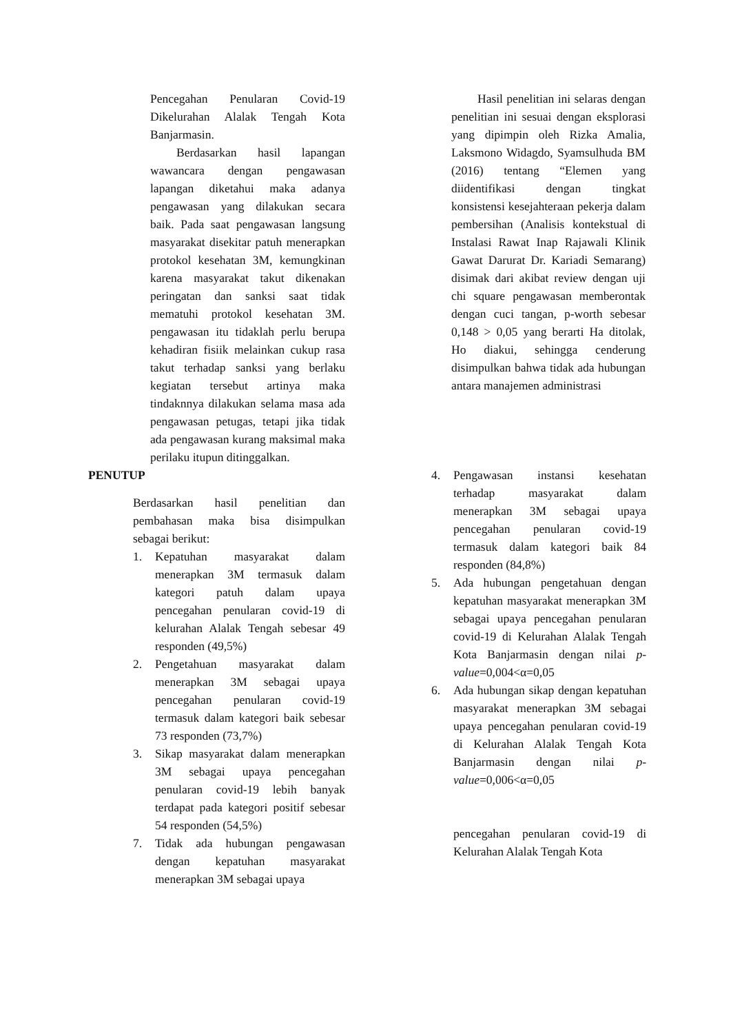Pencegahan Penularan Covid-19 Dikelurahan Alalak Tengah Kota Banjarmasin.
Berdasarkan hasil lapangan wawancara dengan pengawasan lapangan diketahui maka adanya pengawasan yang dilakukan secara baik. Pada saat pengawasan langsung masyarakat disekitar patuh menerapkan protokol kesehatan 3M, kemungkinan karena masyarakat takut dikenakan peringatan dan sanksi saat tidak mematuhi protokol kesehatan 3M. pengawasan itu tidaklah perlu berupa kehadiran fisiik melainkan cukup rasa takut terhadap sanksi yang berlaku kegiatan tersebut artinya maka tindaknnya dilakukan selama masa ada pengawasan petugas, tetapi jika tidak ada pengawasan kurang maksimal maka perilaku itupun ditinggalkan.
Hasil penelitian ini selaras dengan penelitian ini sesuai dengan eksplorasi yang dipimpin oleh Rizka Amalia, Laksmono Widagdo, Syamsulhuda BM (2016) tentang “Elemen yang diidentifikasi dengan tingkat konsistensi kesejahteraan pekerja dalam pembersihan (Analisis kontekstual di Instalasi Rawat Inap Rajawali Klinik Gawat Darurat Dr. Kariadi Semarang) disimak dari akibat review dengan uji chi square pengawasan memberontak dengan cuci tangan, p-worth sebesar 0,148 > 0,05 yang berarti Ha ditolak, Ho diakui, sehingga cenderung disimpulkan bahwa tidak ada hubungan antara manajemen administrasi
PENUTUP
Berdasarkan hasil penelitian dan pembahasan maka bisa disimpulkan sebagai berikut:
1. Kepatuhan masyarakat dalam menerapkan 3M termasuk dalam kategori patuh dalam upaya pencegahan penularan covid-19 di kelurahan Alalak Tengah sebesar 49 responden (49,5%)
2. Pengetahuan masyarakat dalam menerapkan 3M sebagai upaya pencegahan penularan covid-19 termasuk dalam kategori baik sebesar 73 responden (73,7%)
3. Sikap masyarakat dalam menerapkan 3M sebagai upaya pencegahan penularan covid-19 lebih banyak terdapat pada kategori positif sebesar 54 responden (54,5%)
7. Tidak ada hubungan pengawasan dengan kepatuhan masyarakat menerapkan 3M sebagai upaya
4. Pengawasan instansi kesehatan terhadap masyarakat dalam menerapkan 3M sebagai upaya pencegahan penularan covid-19 termasuk dalam kategori baik 84 responden (84,8%)
5. Ada hubungan pengetahuan dengan kepatuhan masyarakat menerapkan 3M sebagai upaya pencegahan penularan covid-19 di Kelurahan Alalak Tengah Kota Banjarmasin dengan nilai p-value=0,004<α=0,05
6. Ada hubungan sikap dengan kepatuhan masyarakat menerapkan 3M sebagai upaya pencegahan penularan covid-19 di Kelurahan Alalak Tengah Kota Banjarmasin dengan nilai p-value=0,006<α=0,05
pencegahan penularan covid-19 di Kelurahan Alalak Tengah Kota